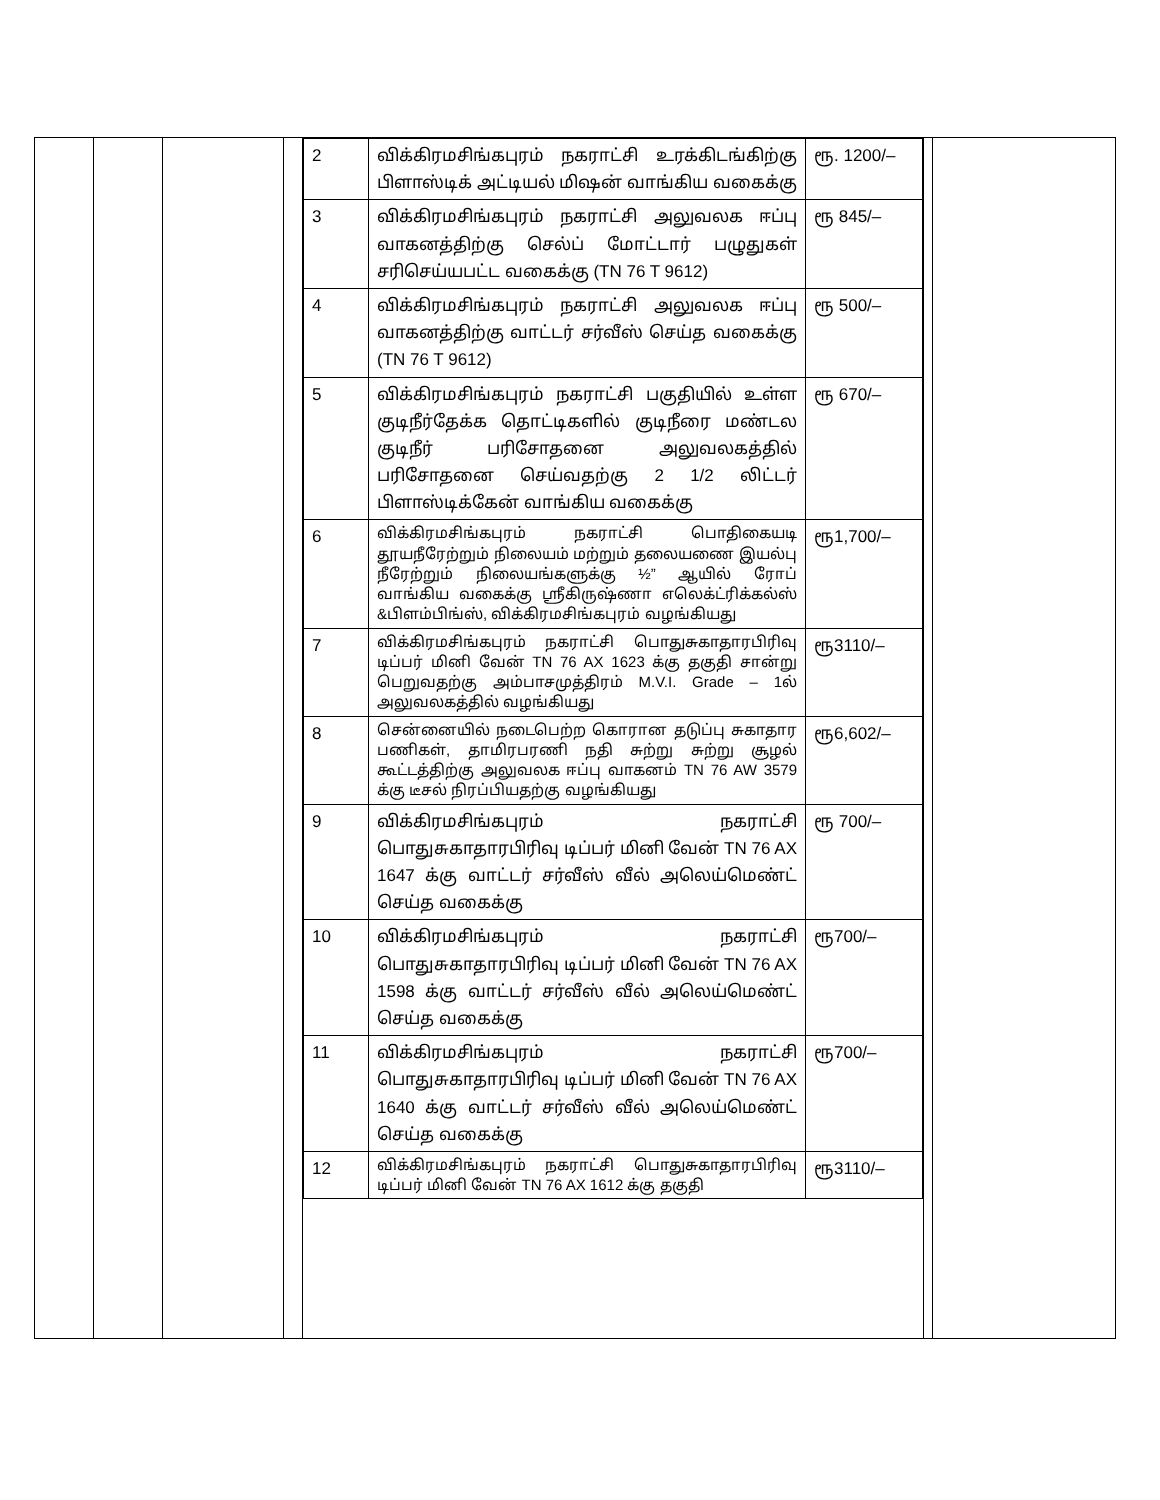| | | | | / 2 / விக்கிரமசிங்கபுரம் நகராட்சி உரக்கிடங்கிற்கு பிளாஸ்டிக் அட்டியல் மிஷன் வாங்கிய வகைக்கு / ரூ. 1200/– / / 3 / விக்கிரமசிங்கபுரம் நகராட்சி அலுவலக ஈப்பு வாகனத்திற்கு செல்ப் மோட்டார் பழுதுகள் சரிசெய்யபட்ட வகைக்கு (TN 76 T 9612) / ரூ 845/– / / 4 / விக்கிரமசிங்கபுரம் நகராட்சி அலுவலக ஈப்பு வாகனத்திற்கு வாட்டர் சர்வீஸ் செய்த வகைக்கு (TN 76 T 9612) / ரூ 500/– / / 5 / விக்கிரமசிங்கபுரம் நகராட்சி பகுதியில் உள்ள குடிநீர்தேக்க தொட்டிகளில் குடிநீரை மண்டல குடிநீர் பரிசோதனை அலுவலகத்தில் பரிசோதனை செய்வதற்கு 2 1/2 லிட்டர் பிளாஸ்டிக்கேன் வாங்கிய வகைக்கு / ரூ 670/– / / 6 / விக்கிரமசிங்கபுரம் நகராட்சி பொதிகையடி தூயநீரேற்றும் நிலையம் மற்றும் தலையணை இயல்பு நீரேற்றும் நிலையங்களுக்கு ½” ஆயில் ரோப் வாங்கிய வகைக்கு ஸ்ரீகிருஷ்ணா எலெக்ட்ரிக்கல்ஸ் &பிளம்பிங்ஸ், விக்கிரமசிங்கபுரம் வழங்கியது / ரூ1,700/– / / 7 / விக்கிரமசிங்கபுரம் நகராட்சி பொதுசுகாதாரபிரிவு டிப்பர் மினி வேன் TN 76 AX 1623 க்கு தகுதி சான்று பெறுவதற்கு அம்பாசமுத்திரம் M.V.I. Grade – 1ல் அலுவலகத்தில் வழங்கியது / ரூ3110/– / / 8 / சென்னையில் நடைபெற்ற கொரான தடுப்பு சுகாதார பணிகள், தாமிரபரணி நதி சுற்று சுற்று சூழல் கூட்டத்திற்கு அலுவலக ஈப்பு வாகனம் TN 76 AW 3579 க்கு டீசல் நிரப்பியதற்கு வழங்கியது / ரூ6,602/– / / 9 / விக்கிரமசிங்கபுரம் நகராட்சி பொதுசுகாதாரபிரிவு டிப்பர் மினி வேன் TN 76 AX 1647 க்கு வாட்டர் சர்வீஸ் வீல் அலெய்மெண்ட் செய்த வகைக்கு / ரூ 700/– / / 10 / விக்கிரமசிங்கபுரம் நகராட்சி பொதுசுகாதாரபிரிவு டிப்பர் மினி வேன் TN 76 AX 1598 க்கு வாட்டர் சர்வீஸ் வீல் அலெய்மெண்ட் செய்த வகைக்கு / ரூ700/– / / 11 / விக்கிரமசிங்கபுரம் நகராட்சி பொதுசுகாதாரபிரிவு டிப்பர் மினி வேன் TN 76 AX 1640 க்கு வாட்டர் சர்வீஸ் வீல் அலெய்மெண்ட் செய்த வகைக்கு / ரூ700/– / / 12 / விக்கிரமசிங்கபுரம் நகராட்சி பொதுசுகாதாரபிரிவு டிப்பர் மினி வேன் TN 76 AX 1612 க்கு தகுதி / ரூ3110/– / | | |